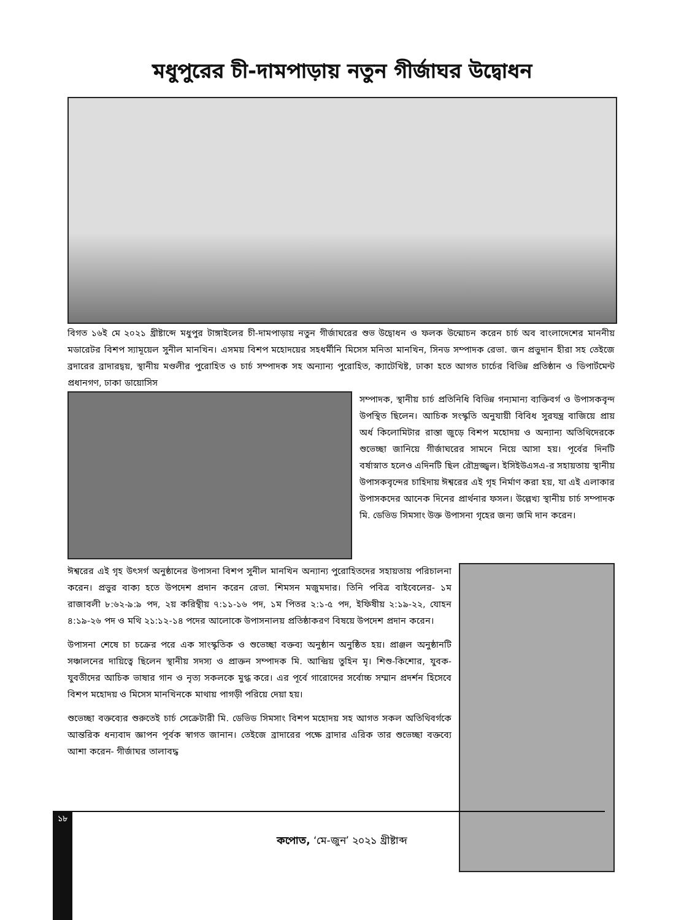মধুপুরের চী-দামপাড়ায় নতুন গীর্জাঘর উদ্বোধন
বিগত ১৬ই মে ২০২১ খ্রীষ্টাব্দে মধুপুর টাঙ্গাইলের চী-দামপাড়ায় নতুন গীর্জাঘরের শুভ উদ্বোধন ও ফলক উন্মোচন করেন চার্চ অব বাংলাদেশের মাননীয় মডারেটর বিশপ স্যামূয়েল সুনীল মানখিন। এসময় বিশপ মহোদয়ের সহধর্মীনি মিসেস মনিতা মানখিন, সিনড সম্পাদক রেভা. জন প্রভুদান হীরা সহ তেইজে ব্রদারের ব্রাদারদ্বয়, স্থানীয় মণ্ডলীর পুরোহিত ও চার্চ সম্পাদক সহ অন্যান্য পুরোহিত, ক্যাটেখিষ্ট, ঢাকা হতে আগত চার্চের বিভিন্ন প্রতিষ্ঠান ও ডিপার্টমেন্ট প্রধানগণ, ঢাকা ডায়োসিস
সম্পাদক, স্থানীয় চার্চ প্রতিনিধি বিভিন্ন গন্যমান্য ব্যক্তিবর্গ ও উপাসকবৃন্দ উপস্থিত ছিলেন। আচিক সংস্কৃতি অনুযায়ী বিবিধ সুরযন্ত্র বাজিয়ে প্রায় অর্ধ কিলোমিটার রাস্তা জুড়ে বিশপ মহোদয় ও অন্যান্য অতিথিদেরকে শুভেচ্ছা জানিয়ে গীর্জাঘরের সামনে নিয়ে আসা হয়। পূর্বের দিনটি বর্ষাস্নাত হলেও এদিনটি ছিল রৌদ্রজ্জ্বল। ইসিইউএসএ-র সহায়তায় স্থানীয় উপাসকবৃন্দের চাহিদায় ঈশ্বরের এই গৃহ নির্মাণ করা হয়, যা এই এলাকার উপাসকদের আনেক দিনের প্রার্থনার ফসল। উল্লেখ্য স্থানীয় চার্চ সম্পাদক মি. ডেভিড সিমসাং উক্ত উপাসনা গৃহের জন্য জমি দান করেন।
ঈশ্বরের এই গৃহ উৎসর্গ অনুষ্ঠানের উপাসনা বিশপ সুনীল মানখিন অন্যান্য পুরোহিতদের সহায়তায় পরিচালনা করেন। প্রভুর বাক্য হতে উপদেশ প্রদান করেন রেভা. শিমসন মজুমদার। তিনি পবিত্র বাইবেলের- ১ম রাজাবলী ৮:৬২-৯:৯ পদ, ২য় করিন্থীয় ৭:১১-১৬ পদ, ১ম পিতর ২:১-৫ পদ, ইফিষীয় ২:১৯-২২, যোহন ৪:১৯-২৬ পদ ও মথি ২১:১২-১৪ পদের আলোকে উপাসনালয় প্রতিষ্ঠাকরণ বিষয়ে উপদেশ প্রদান করেন।
উপাসনা শেষে চা চক্রের পরে এক সাংস্কৃতিক ও শুভেচ্ছা বক্তব্য অনুষ্ঠান অনুষ্ঠিত হয়। প্রাঞ্জল অনুষ্ঠানটি সঞ্চালনের দায়িত্বে ছিলেন স্থানীয় সদস্য ও প্রাক্তন সম্পাদক মি. আন্দ্রিয় তুহিন মৃ। শিশু-কিশোর, যুবক-যুবতীদের আচিক ভাষার গান ও নৃত্য সকলকে মুগ্ধ করে। এর পূর্বে গারোদের সর্বোচ্চ সম্মান প্রদর্শন হিসেবে বিশপ মহোদয় ও মিসেস মানখিনকে মাথায় পাগড়ী পরিয়ে দেয়া হয়।
শুভেচ্ছা বক্তব্যের শুরুতেই চার্চ সেক্রেটারী মি. ডেভিড সিমসাং বিশপ মহোদয় সহ আগত সকল অতিথিবর্গকে আন্তরিক ধন্যবাদ জ্ঞাপন পূর্বক স্বাগত জানান। তেইজে ব্রাদারের পক্ষে ব্রাদার এরিক তার শুভেচ্ছা বক্তব্যে আশা করেন- গীর্জাঘর তালাবদ্ধ
১৮
কপোত, ‘মে-জুন’ ২০২১ খ্রীষ্টাব্দ